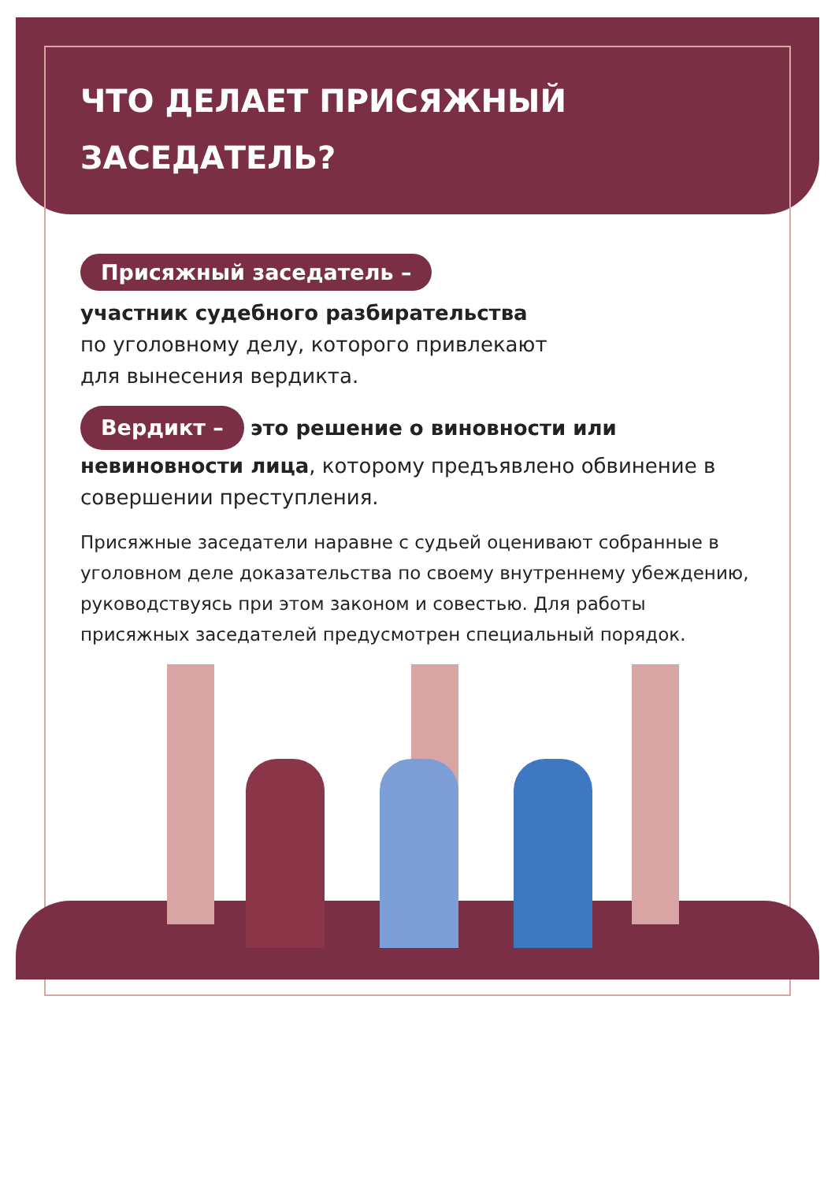ЧТО ДЕЛАЕТ ПРИСЯЖНЫЙ
ЗАСЕДАТЕЛЬ?
Присяжный заседатель –
участник судебного разбирательства
по уголовному делу, которого привлекают
для вынесения вердикта.
Вердикт – это решение о виновности или невиновности лица, которому предъявлено обвинение в совершении преступления.
Присяжные заседатели наравне с судьей оценивают собранные в уголовном деле доказательства по своему внутреннему убеждению, руководствуясь при этом законом и совестью. Для работы присяжных заседателей предусмотрен специальный порядок.